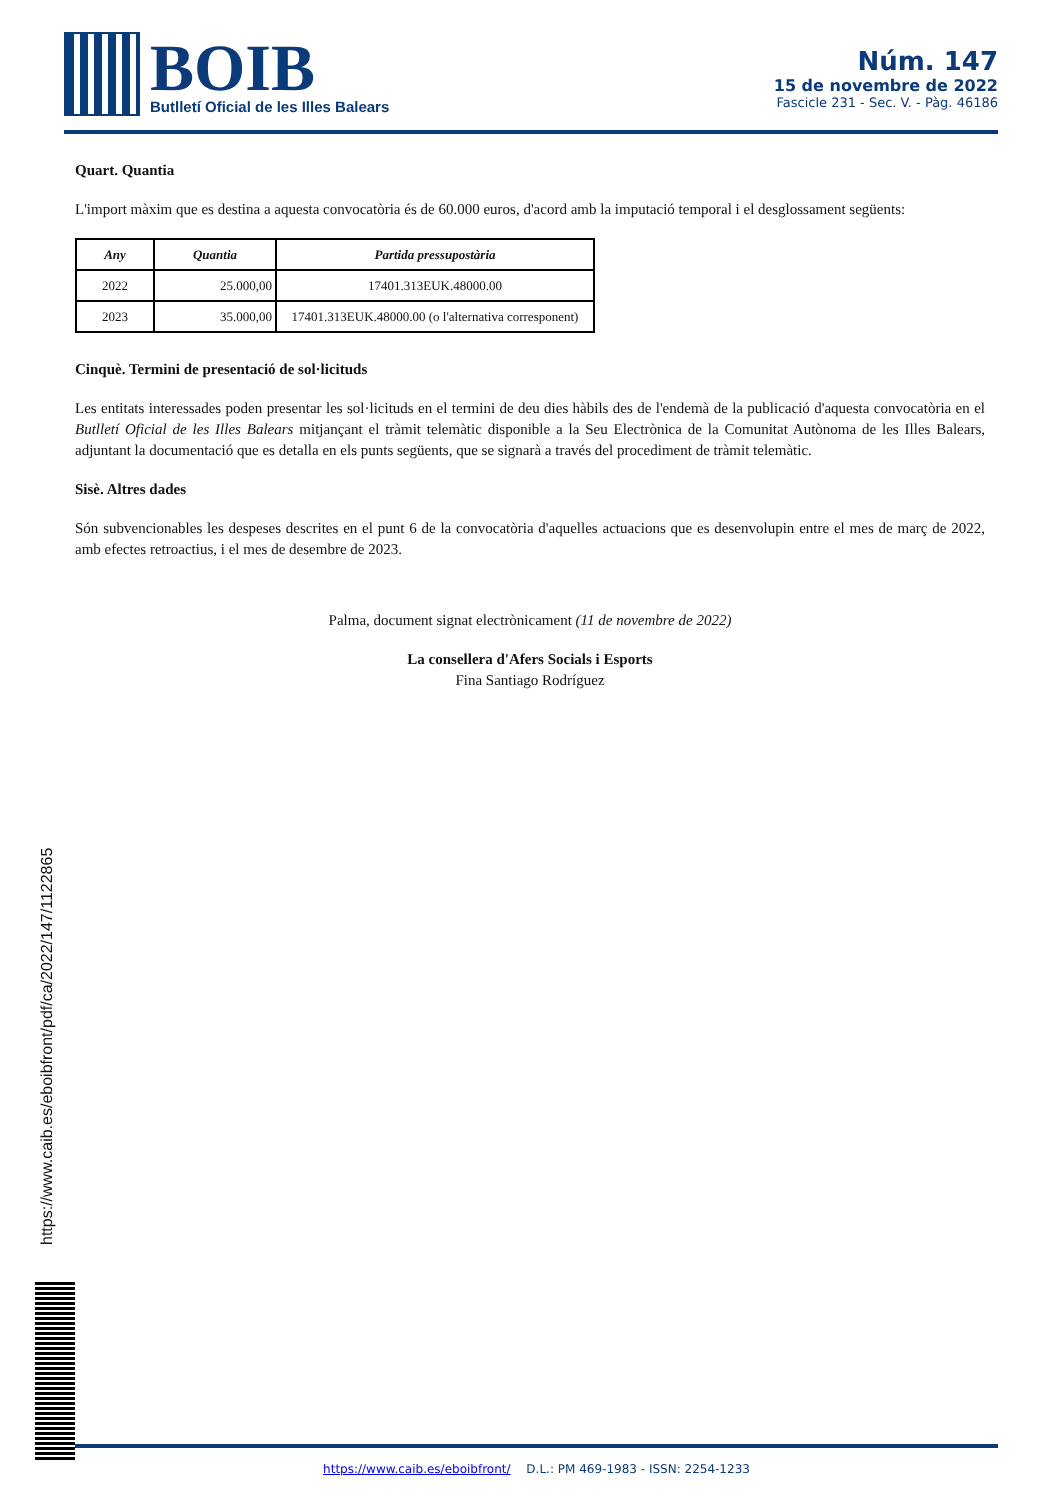BOIB
Butlletí Oficial de les Illes Balears
Núm. 147
15 de novembre de 2022
Fascicle 231 - Sec. V. - Pàg. 46186
Quart. Quantia
L'import màxim que es destina a aquesta convocatòria és de 60.000 euros, d'acord amb la imputació temporal i el desglossament següents:
| Any | Quantia | Partida pressupostària |
| --- | --- | --- |
| 2022 | 25.000,00 | 17401.313EUK.48000.00 |
| 2023 | 35.000,00 | 17401.313EUK.48000.00 (o l'alternativa corresponent) |
Cinquè. Termini de presentació de sol·licituds
Les entitats interessades poden presentar les sol·licituds en el termini de deu dies hàbils des de l'endemà de la publicació d'aquesta convocatòria en el Butlletí Oficial de les Illes Balears mitjançant el tràmit telemàtic disponible a la Seu Electrònica de la Comunitat Autònoma de les Illes Balears, adjuntant la documentació que es detalla en els punts següents, que se signarà a través del procediment de tràmit telemàtic.
Sisè. Altres dades
Són subvencionables les despeses descrites en el punt 6 de la convocatòria d'aquelles actuacions que es desenvolupin entre el mes de març de 2022, amb efectes retroactius, i el mes de desembre de 2023.
Palma, document signat electrònicament (11 de novembre de 2022)
La consellera d'Afers Socials i Esports
Fina Santiago Rodríguez
https://www.caib.es/eboibfront/pdf/ca/2022/147/1122865
https://www.caib.es/eboibfront/ D.L.: PM 469-1983 - ISSN: 2254-1233